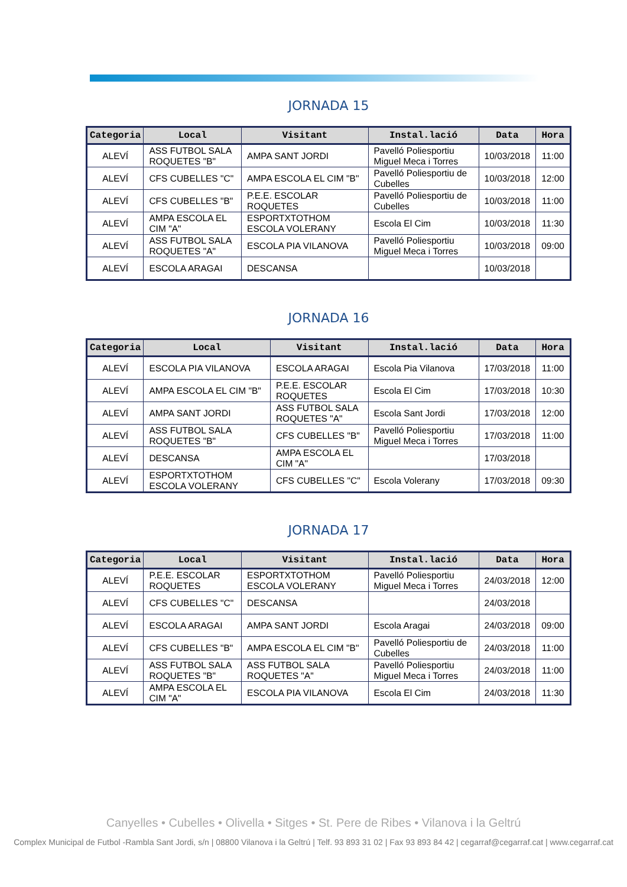JORNADA 15
| Categoria | Local | Visitant | Instal.lació | Data | Hora |
| --- | --- | --- | --- | --- | --- |
| ALEVÍ | ASS FUTBOL SALA ROQUETES "B" | AMPA SANT JORDI | Pavelló Poliesportiu Miguel Meca i Torres | 10/03/2018 | 11:00 |
| ALEVÍ | CFS CUBELLES "C" | AMPA ESCOLA EL CIM "B" | Pavelló Poliesportiu de Cubelles | 10/03/2018 | 12:00 |
| ALEVÍ | CFS CUBELLES "B" | P.E.E. ESCOLAR ROQUETES | Pavelló Poliesportiu de Cubelles | 10/03/2018 | 11:00 |
| ALEVÍ | AMPA ESCOLA EL CIM "A" | ESPORTXTOTHOM ESCOLA VOLERANY | Escola El Cim | 10/03/2018 | 11:30 |
| ALEVÍ | ASS FUTBOL SALA ROQUETES "A" | ESCOLA PIA VILANOVA | Pavelló Poliesportiu Miguel Meca i Torres | 10/03/2018 | 09:00 |
| ALEVÍ | ESCOLA ARAGAI | DESCANSA | | 10/03/2018 | |
JORNADA 16
| Categoria | Local | Visitant | Instal.lació | Data | Hora |
| --- | --- | --- | --- | --- | --- |
| ALEVÍ | ESCOLA PIA VILANOVA | ESCOLA ARAGAI | Escola Pia Vilanova | 17/03/2018 | 11:00 |
| ALEVÍ | AMPA ESCOLA EL CIM "B" | P.E.E. ESCOLAR ROQUETES | Escola El Cim | 17/03/2018 | 10:30 |
| ALEVÍ | AMPA SANT JORDI | ASS FUTBOL SALA ROQUETES "A" | Escola Sant Jordi | 17/03/2018 | 12:00 |
| ALEVÍ | ASS FUTBOL SALA ROQUETES "B" | CFS CUBELLES "B" | Pavelló Poliesportiu Miguel Meca i Torres | 17/03/2018 | 11:00 |
| ALEVÍ | DESCANSA | AMPA ESCOLA EL CIM "A" | | 17/03/2018 | |
| ALEVÍ | ESPORTXTOTHOM ESCOLA VOLERANY | CFS CUBELLES "C" | Escola Volerany | 17/03/2018 | 09:30 |
JORNADA 17
| Categoria | Local | Visitant | Instal.lació | Data | Hora |
| --- | --- | --- | --- | --- | --- |
| ALEVÍ | P.E.E. ESCOLAR ROQUETES | ESPORTXTOTHOM ESCOLA VOLERANY | Pavelló Poliesportiu Miguel Meca i Torres | 24/03/2018 | 12:00 |
| ALEVÍ | CFS CUBELLES "C" | DESCANSA | | 24/03/2018 | |
| ALEVÍ | ESCOLA ARAGAI | AMPA SANT JORDI | Escola Aragai | 24/03/2018 | 09:00 |
| ALEVÍ | CFS CUBELLES "B" | AMPA ESCOLA EL CIM "B" | Pavelló Poliesportiu de Cubelles | 24/03/2018 | 11:00 |
| ALEVÍ | ASS FUTBOL SALA ROQUETES "B" | ASS FUTBOL SALA ROQUETES "A" | Pavelló Poliesportiu Miguel Meca i Torres | 24/03/2018 | 11:00 |
| ALEVÍ | AMPA ESCOLA EL CIM "A" | ESCOLA PIA VILANOVA | Escola El Cim | 24/03/2018 | 11:30 |
Canyelles • Cubelles • Olivella • Sitges • St. Pere de Ribes • Vilanova i la Geltrú
Complex Municipal de Futbol -Rambla Sant Jordi, s/n | 08800 Vilanova i la Geltrú | Telf. 93 893 31 02 | Fax 93 893 84 42 | cegarraf@cegarraf.cat | www.cegarraf.cat